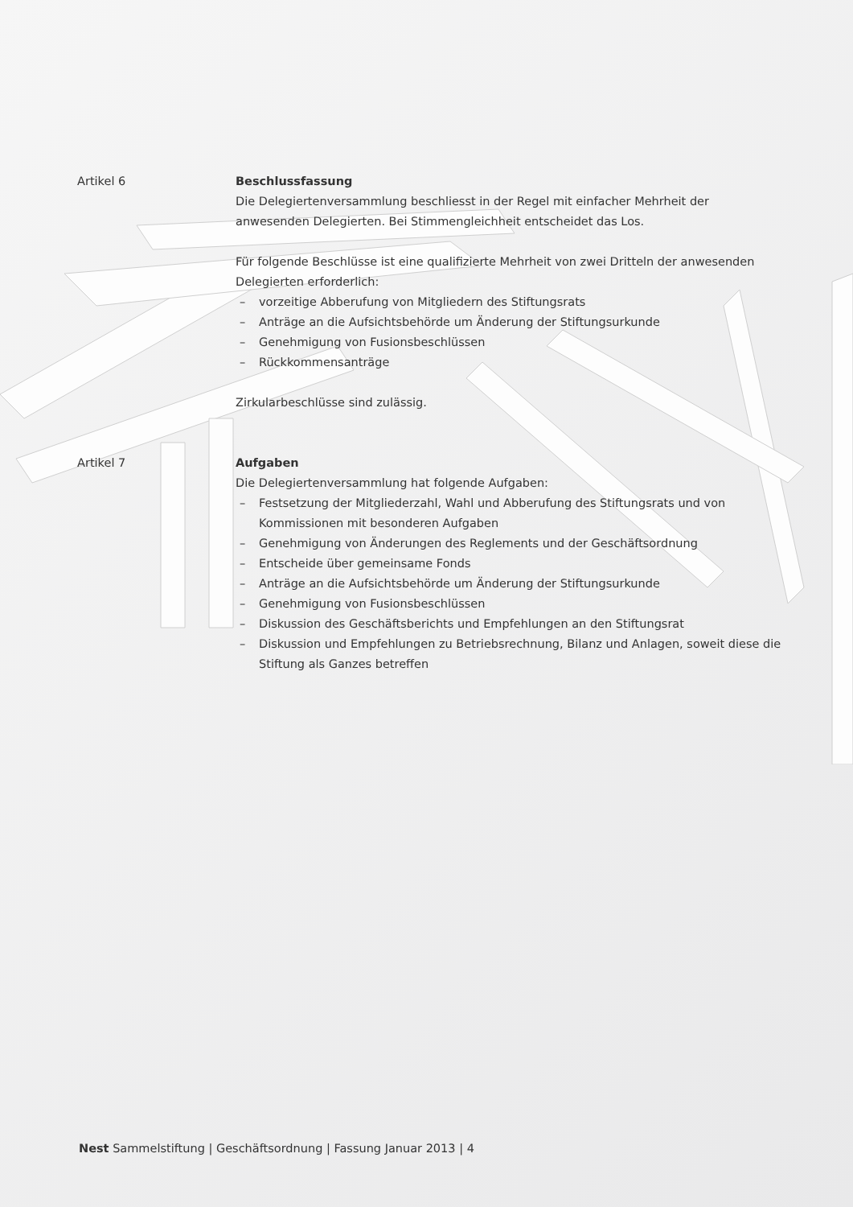Artikel 6 Beschlussfassung
Die Delegiertenversammlung beschliesst in der Regel mit einfacher Mehrheit der anwesenden Delegierten. Bei Stimmengleichheit entscheidet das Los.
Für folgende Beschlüsse ist eine qualifizierte Mehrheit von zwei Dritteln der anwesenden Delegierten erforderlich:
– vorzeitige Abberufung von Mitgliedern des Stiftungsrats
– Anträge an die Aufsichtsbehörde um Änderung der Stiftungsurkunde
– Genehmigung von Fusionsbeschlüssen
– Rückkommensanträge
Zirkularbeschlüsse sind zulässig.
Artikel 7 Aufgaben
Die Delegiertenversammlung hat folgende Aufgaben:
– Festsetzung der Mitgliederzahl, Wahl und Abberufung des Stiftungsrats und von Kommissionen mit besonderen Aufgaben
– Genehmigung von Änderungen des Reglements und der Geschäftsordnung
– Entscheide über gemeinsame Fonds
– Anträge an die Aufsichtsbehörde um Änderung der Stiftungsurkunde
– Genehmigung von Fusionsbeschlüssen
– Diskussion des Geschäftsberichts und Empfehlungen an den Stiftungsrat
– Diskussion und Empfehlungen zu Betriebsrechnung, Bilanz und Anlagen, soweit diese die Stiftung als Ganzes betreffen
Nest Sammelstiftung | Geschäftsordnung | Fassung Januar 2013 | 4